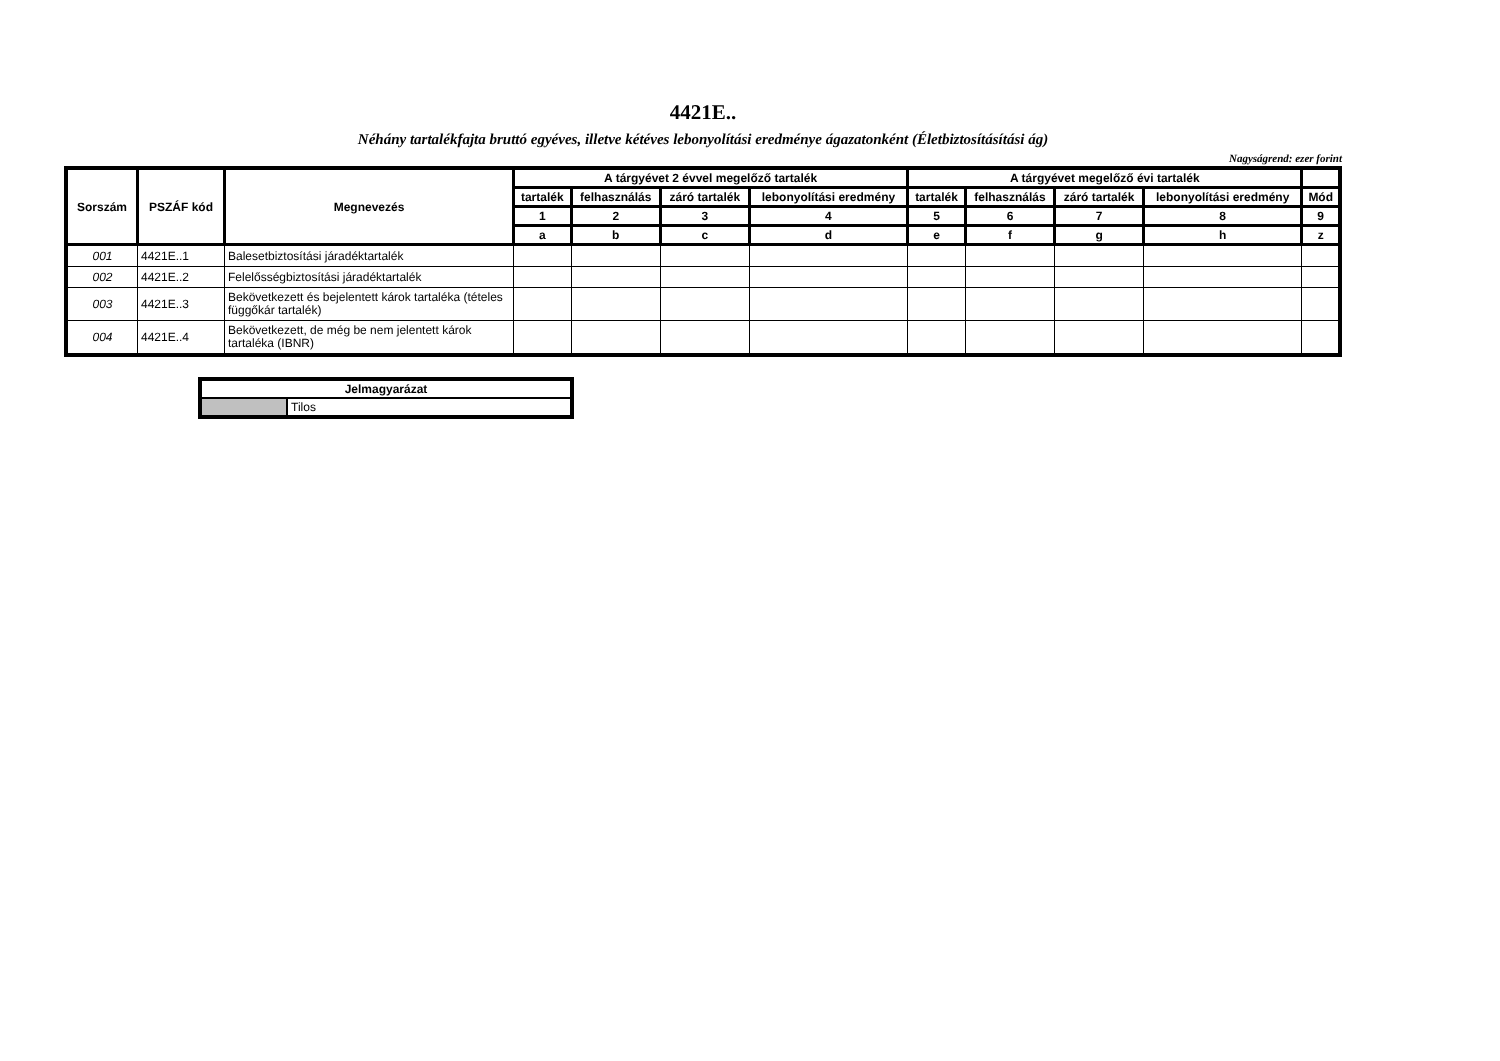4421E..
Néhány tartalékfajta bruttó egyéves, illetve kétéves lebonyolítási eredménye ágazatonként (Életbiztosításítási ág)
Nagyságrend: ezer forint
| Sorszám | PSZÁF kód | Megnevezés | A tárgyévet 2 évvel megelőző tartalék | | | | A tárgyévet megelőző évi tartalék | | | | |
| --- | --- | --- | --- | --- | --- | --- | --- | --- | --- | --- | --- |
| | | | tartalék | felhasználás | záró tartalék | lebonyolítási eredmény | tartalék | felhasználás | záró tartalék | lebonyolítási eredmény | Mód |
| | | | 1 | 2 | 3 | 4 | 5 | 6 | 7 | 8 | 9 |
| | | | a | b | c | d | e | f | g | h | z |
| 001 | 4421E..1 | Balesetbiztosítási járadéktartalék | | | | | | | | | |
| 002 | 4421E..2 | Felelősségbiztosítási járadéktartalék | | | | | | | | | |
| 003 | 4421E..3 | Bekövetkezett és bejelentett károk tartaléka (tételes függőkár tartalék) | | | | | | | | | |
| 004 | 4421E..4 | Bekövetkezett, de még be nem jelentett károk tartaléka (IBNR) | | | | | | | | | |
| Jelmagyarázat | |
| | Tilos |